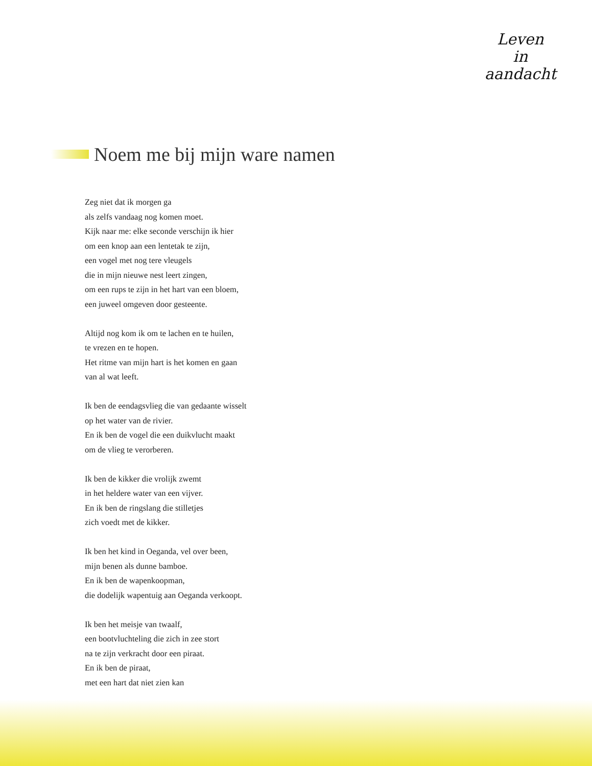Leven
in
aandacht
Noem me bij mijn ware namen
Zeg niet dat ik morgen ga
als zelfs vandaag nog komen moet.
Kijk naar me: elke seconde verschijn ik hier
om een knop aan een lentetak te zijn,
een vogel met nog tere vleugels
die in mijn nieuwe nest leert zingen,
om een rups te zijn in het hart van een bloem,
een juweel omgeven door gesteente.
Altijd nog kom ik om te lachen en te huilen,
te vrezen en te hopen.
Het ritme van mijn hart is het komen en gaan
van al wat leeft.
Ik ben de eendagsvlieg die van gedaante wisselt
op het water van de rivier.
En ik ben de vogel die een duikvlucht maakt
om de vlieg te verorberen.
Ik ben de kikker die vrolijk zwemt
in het heldere water van een vijver.
En ik ben de ringslang die stilletjes
zich voedt met de kikker.
Ik ben het kind in Oeganda, vel over been,
mijn benen als dunne bamboe.
En ik ben de wapenkoopman,
die dodelijk wapentuig aan Oeganda verkoopt.
Ik ben het meisje van twaalf,
een bootvluchteling die zich in zee stort
na te zijn verkracht door een piraat.
En ik ben de piraat,
met een hart dat niet zien kan